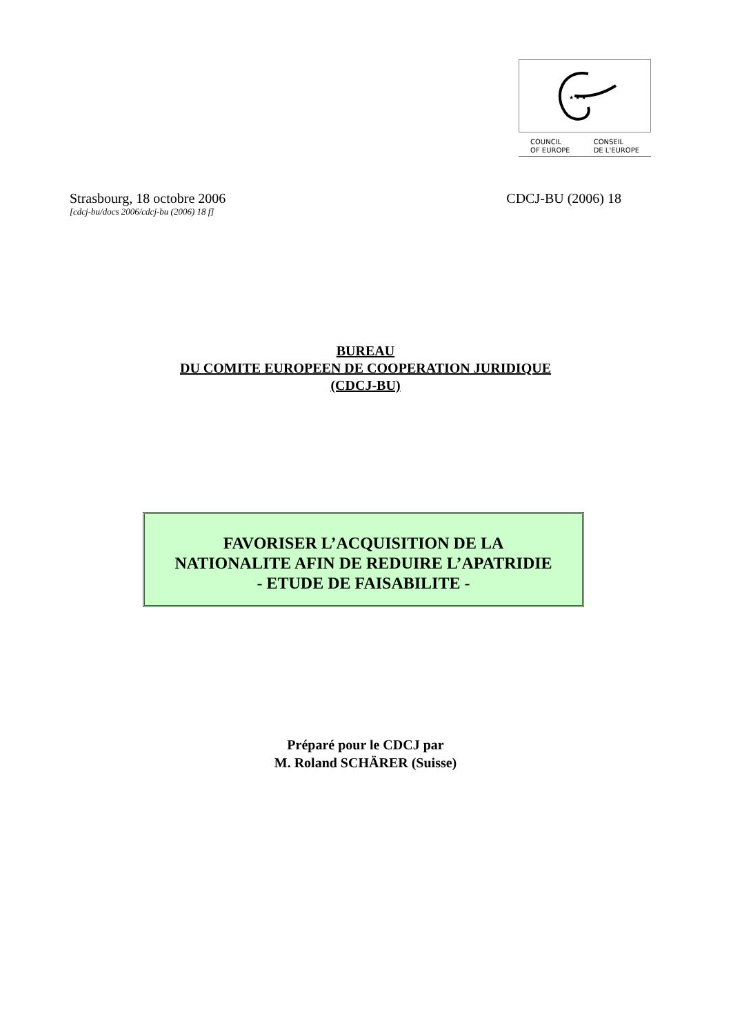★ ★ ★
COUNCIL
OF EUROPE CONSEIL
DE L'EUROPE
Strasbourg, 18 octobre 2006 CDCJ-BU (2006) 18
[cdcj-bu/docs 2006/cdcj-bu (2006) 18 f]
BUREAU
DU COMITE EUROPEEN DE COOPERATION JURIDIQUE
(CDCJ-BU)
FAVORISER L’ACQUISITION DE LA
NATIONALITE AFIN DE REDUIRE L’APATRIDIE
- ETUDE DE FAISABILITE -
Préparé pour le CDCJ par
M. Roland SCHÄRER (Suisse)